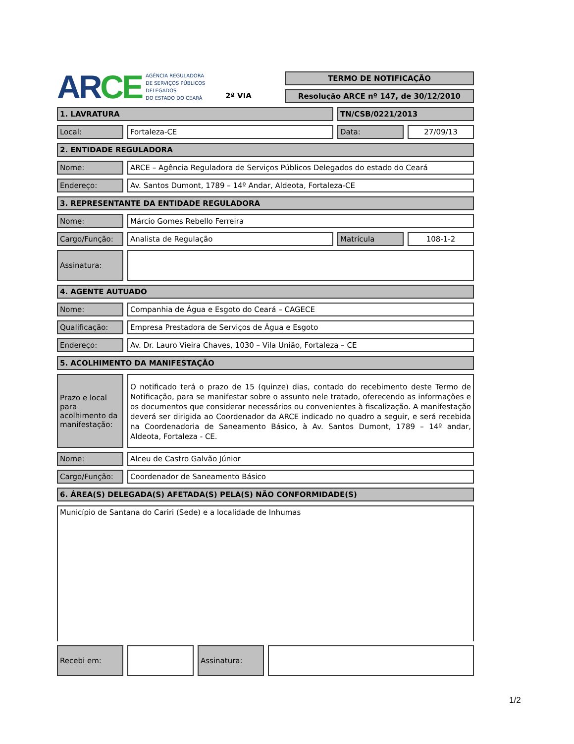AR CE
AGÊNCIA REGULADORA
DE SERVIÇOS PÚBLICOS
DELEGADOS
DO ESTADO DO CEARÁ
2ª VIA
TERMO DE NOTIFICAÇÃO
Resolução ARCE nº 147, de 30/12/2010
1. LAVRATURA TN/CSB/0221/2013
Local: Fortaleza-CE Data: 27/09/13
2. ENTIDADE REGULADORA
Nome: ARCE – Agência Reguladora de Serviços Públicos Delegados do estado do Ceará
Endereço: Av. Santos Dumont, 1789 – 14º Andar, Aldeota, Fortaleza-CE
3. REPRESENTANTE DA ENTIDADE REGULADORA
Nome: Márcio Gomes Rebello Ferreira
Cargo/Função: Analista de Regulação Matrícula 108-1-2
Assinatura:
4. AGENTE AUTUADO
Nome: Companhia de Água e Esgoto do Ceará – CAGECE
Qualificação: Empresa Prestadora de Serviços de Água e Esgoto
Endereço: Av. Dr. Lauro Vieira Chaves, 1030 – Vila União, Fortaleza – CE
5. ACOLHIMENTO DA MANIFESTAÇÃO
Prazo e local para acolhimento da manifestação:
O notificado terá o prazo de 15 (quinze) dias, contado do recebimento deste Termo de Notificação, para se manifestar sobre o assunto nele tratado, oferecendo as informações e os documentos que considerar necessários ou convenientes à fiscalização. A manifestação deverá ser dirigida ao Coordenador da ARCE indicado no quadro a seguir, e será recebida na Coordenadoria de Saneamento Básico, à Av. Santos Dumont, 1789 – 14º andar, Aldeota, Fortaleza - CE.
Nome: Alceu de Castro Galvão Júnior
Cargo/Função: Coordenador de Saneamento Básico
6. ÁREA(S) DELEGADA(S) AFETADA(S) PELA(S) NÃO CONFORMIDADE(S)
Município de Santana do Cariri (Sede) e a localidade de Inhumas
Recebi em:
Assinatura:
1/2